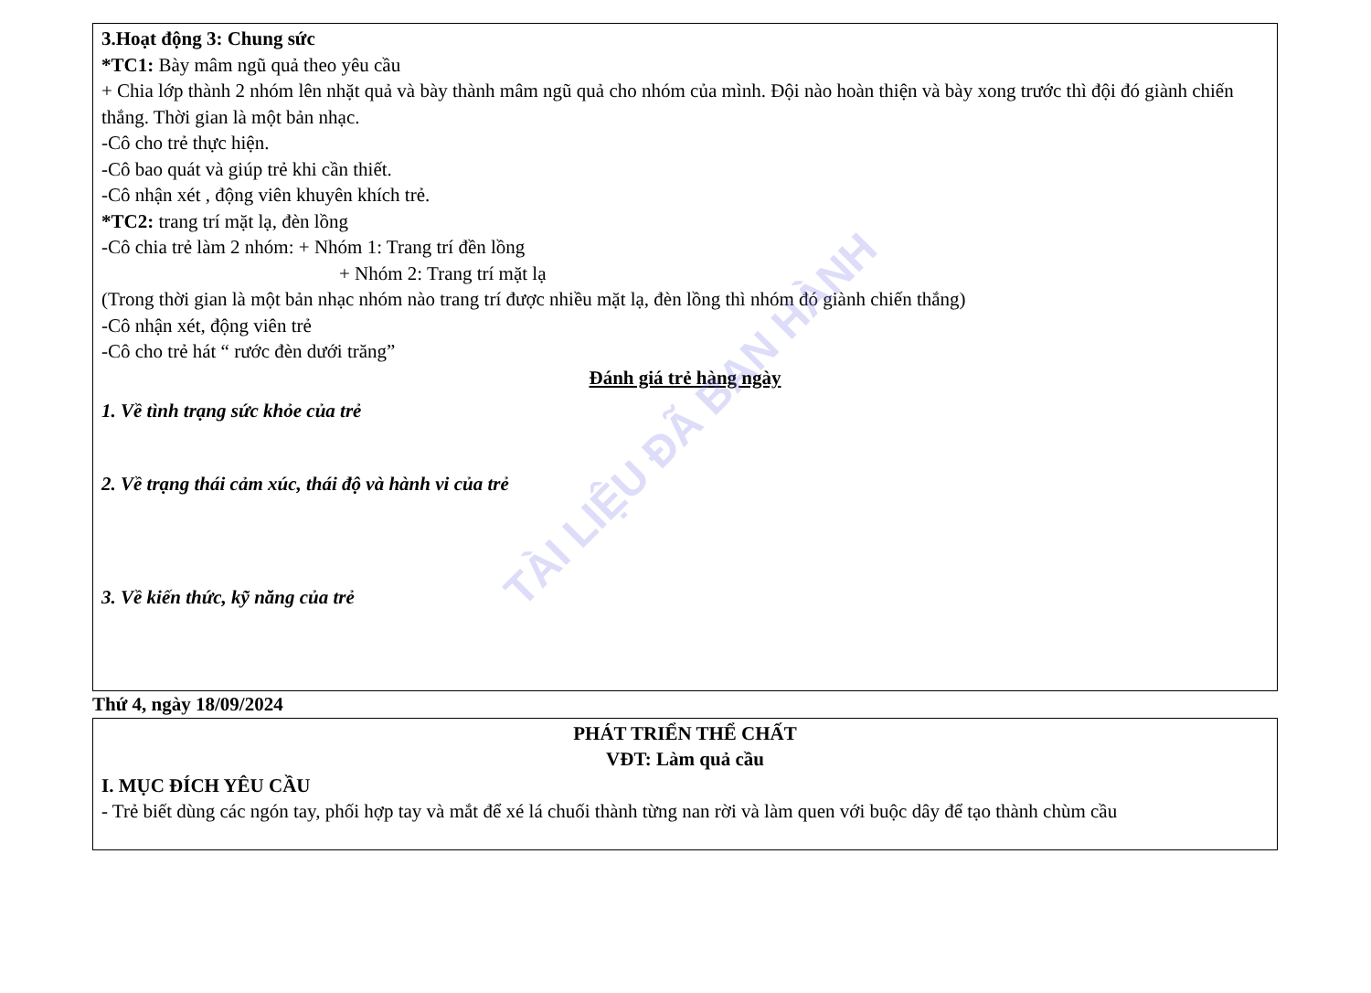3.Hoạt động 3: Chung sức
*TC1: Bày mâm ngũ quả theo yêu cầu
+ Chia lớp thành 2 nhóm lên nhặt quả và bày thành mâm ngũ quả cho nhóm của mình. Đội nào hoàn thiện và bày xong trước thì đội đó giành chiến thắng. Thời gian là một bản nhạc.
-Cô cho trẻ thực hiện.
-Cô bao quát và giúp trẻ khi cần thiết.
-Cô nhận xét , động viên khuyên khích trẻ.
*TC2: trang trí mặt lạ, đèn lồng
-Cô chia trẻ làm 2 nhóm: + Nhóm 1: Trang trí đền lồng
+ Nhóm 2: Trang trí mặt lạ
(Trong thời gian là một bản nhạc nhóm nào trang trí được nhiều mặt lạ, đèn lồng thì nhóm đó giành chiến thắng)
-Cô nhận xét, động viên trẻ
-Cô cho trẻ hát “ rước đèn dưới trăng”
Đánh giá trẻ hàng ngày
1. Về tình trạng sức khỏe của trẻ
2. Về trạng thái cảm xúc, thái độ và hành vi của trẻ
3. Về kiến thức, kỹ năng của trẻ
Thứ 4, ngày 18/09/2024
PHÁT TRIỂN THỂ CHẤT
VĐT: Làm quả cầu
I. MỤC ĐÍCH YÊU CẦU
- Trẻ biết dùng các ngón tay, phối hợp tay và mắt để xé lá chuối thành từng nan rời và làm quen với buộc dây để tạo thành chùm cầu
TÀI LIỆU ĐÃ BAN HÀNH